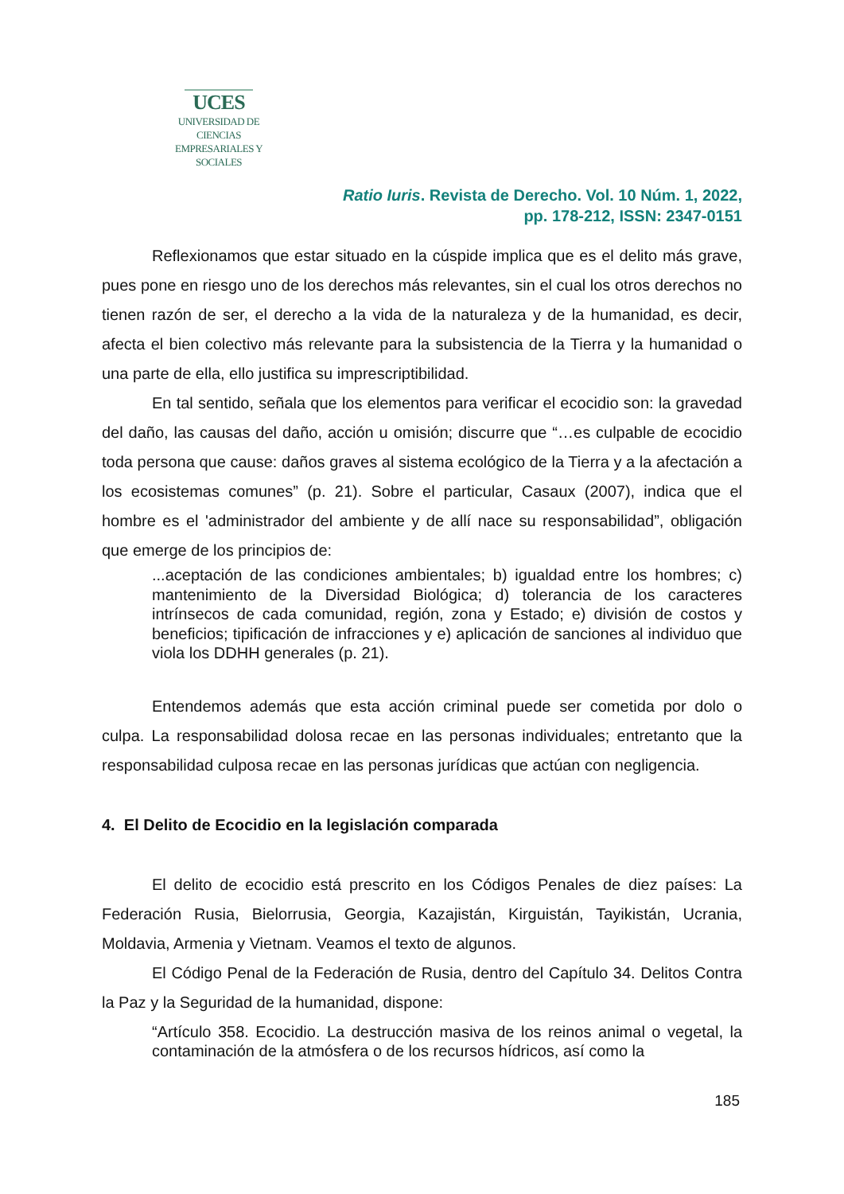UCES
UNIVERSIDAD DE CIENCIAS
EMPRESARIALES Y SOCIALES
Ratio Iuris. Revista de Derecho. Vol. 10 Núm. 1, 2022,
pp. 178-212, ISSN: 2347-0151
Reflexionamos que estar situado en la cúspide implica que es el delito más grave, pues pone en riesgo uno de los derechos más relevantes, sin el cual los otros derechos no tienen razón de ser, el derecho a la vida de la naturaleza y de la humanidad, es decir, afecta el bien colectivo más relevante para la subsistencia de la Tierra y la humanidad o una parte de ella, ello justifica su imprescriptibilidad.
En tal sentido, señala que los elementos para verificar el ecocidio son: la gravedad del daño, las causas del daño, acción u omisión; discurre que “…es culpable de ecocidio toda persona que cause: daños graves al sistema ecológico de la Tierra y a la afectación a los ecosistemas comunes” (p. 21). Sobre el particular, Casaux (2007), indica que el hombre es el 'administrador del ambiente y de allí nace su responsabilidad”, obligación que emerge de los principios de:
...aceptación de las condiciones ambientales; b) igualdad entre los hombres; c) mantenimiento de la Diversidad Biológica; d) tolerancia de los caracteres intrínsecos de cada comunidad, región, zona y Estado; e) división de costos y beneficios; tipificación de infracciones y e) aplicación de sanciones al individuo que viola los DDHH generales (p. 21).
Entendemos además que esta acción criminal puede ser cometida por dolo o culpa. La responsabilidad dolosa recae en las personas individuales; entretanto que la responsabilidad culposa recae en las personas jurídicas que actúan con negligencia.
4. El Delito de Ecocidio en la legislación comparada
El delito de ecocidio está prescrito en los Códigos Penales de diez países: La Federación Rusia, Bielorrusia, Georgia, Kazajistán, Kirguistán, Tayikistán, Ucrania, Moldavia, Armenia y Vietnam. Veamos el texto de algunos.
El Código Penal de la Federación de Rusia, dentro del Capítulo 34. Delitos Contra la Paz y la Seguridad de la humanidad, dispone:
“Artículo 358. Ecocidio. La destrucción masiva de los reinos animal o vegetal, la contaminación de la atmósfera o de los recursos hídricos, así como la
185